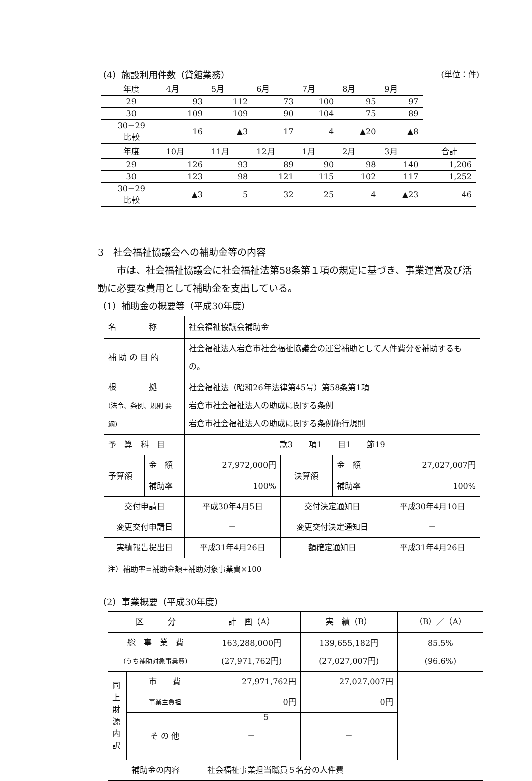（4）施設利用件数（貸館業務） (単位：件)
| 年度 | 4月 | 5月 | 6月 | 7月 | 8月 | 9月 | |
| 29 | 93 | 112 | 73 | 100 | 95 | 97 | |
| 30 | 109 | 109 | 90 | 104 | 75 | 89 | |
| 30−29 比較 | 16 | ▲3 | 17 | 4 | ▲20 | ▲8 | |
| 年度 | 10月 | 11月 | 12月 | 1月 | 2月 | 3月 | 合計 |
| 29 | 126 | 93 | 89 | 90 | 98 | 140 | 1,206 |
| 30 | 123 | 98 | 121 | 115 | 102 | 117 | 1,252 |
| 30−29 比較 | ▲3 | 5 | 32 | 25 | 4 | ▲23 | 46 |
3　社会福祉協議会への補助金等の内容
市は、社会福祉協議会に社会福祉法第58条第１項の規定に基づき、事業運営及び活動に必要な費用として補助金を支出している。
（1）補助金の概要等（平成30年度）
| 名 称 | | 社会福祉協議会補助金 | | | |
| 補 助 の 目 的 | | 社会福祉法人岩倉市社会福祉協議会の運営補助として人件費分を補助するもの。 | | | |
| 根 拠 (法令、条例、規則 要綱) | | 社会福祉法（昭和26年法律第45号）第58条第1項 岩倉市社会福祉法人の助成に関する条例 岩倉市社会福祉法人の助成に関する条例施行規則 | | | |
| 予 算 科 目 | | 款3 項1 目1 節19 | | | |
| 予算額 | 金 額 | 27,972,000円 | 決算額 | 金 額 | 27,027,007円 |
| | 補助率 | 100% | | 補助率 | 100% |
| 交付申請日 | | 平成30年4月5日 | 交付決定通知日 | | 平成30年4月10日 |
| 変更交付申請日 | | － | 変更交付決定通知日 | | － |
| 実績報告提出日 | | 平成31年4月26日 | 額確定通知日 | | 平成31年4月26日 |
注）補助率=補助金額÷補助対象事業費×100
（2）事業概要（平成30年度）
| 区 分 | | 計 画（A） | 実 績（B） | （B）／（A） |
| 総 事 業 費 (うち補助対象事業費) | | 163,288,000円 (27,971,762円) | 139,655,182円 (27,027,007円) | 85.5% (96.6%) |
| 同上財源内訳 | 市 費 | 27,971,762円 | 27,027,007円 | |
| | 事業主負担 | 0円 | 0円 | |
| | そ の 他 | － | － | |
| 補助金の内容 | | 社会福祉事業担当職員５名分の人件費 | | |
5